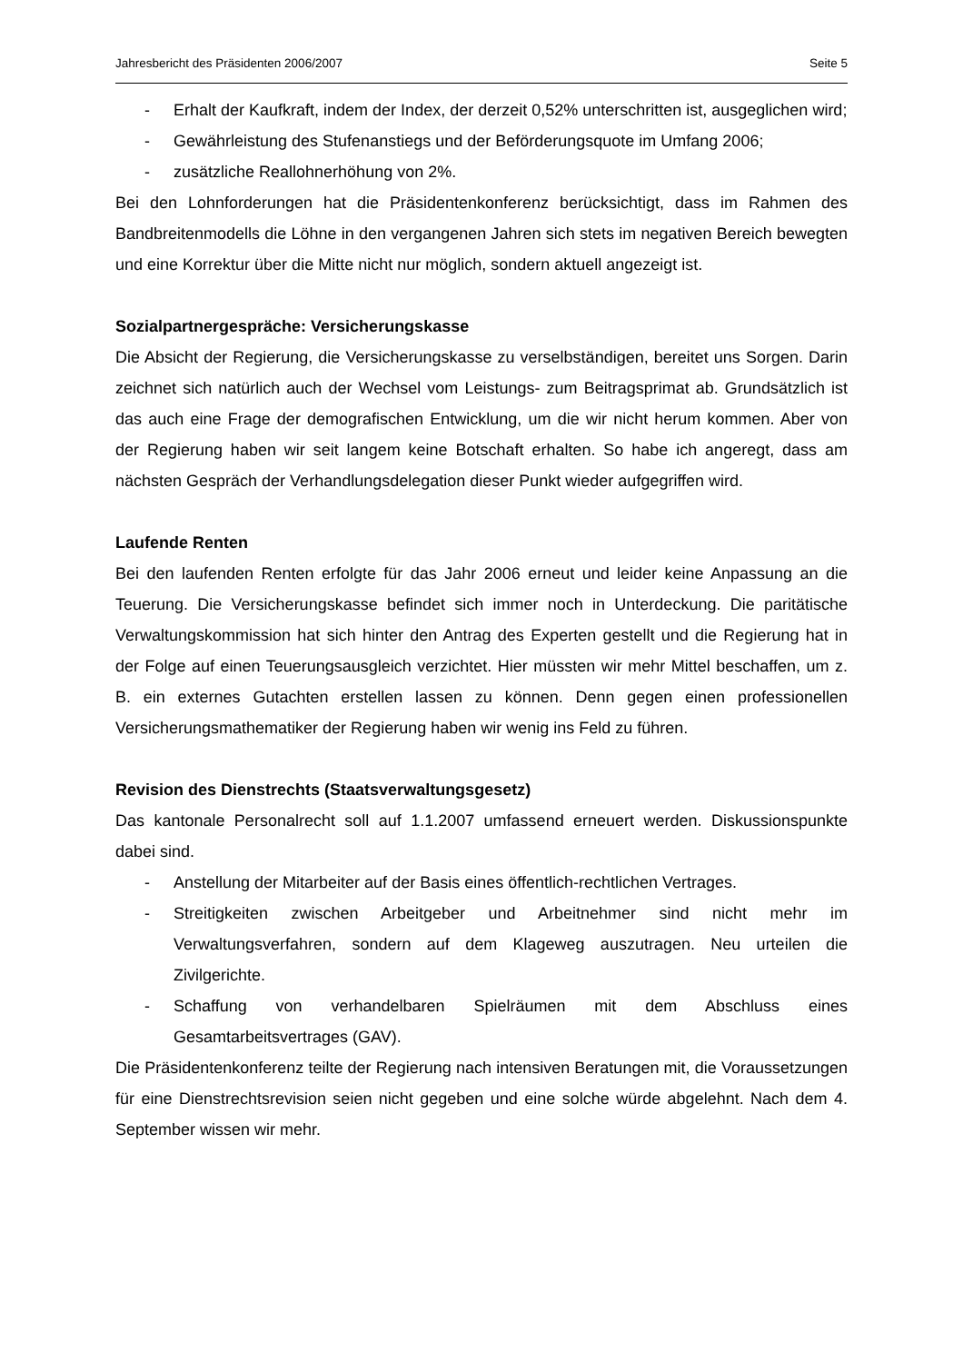Jahresbericht des Präsidenten 2006/2007 Seite 5
- Erhalt der Kaufkraft, indem der Index, der derzeit 0,52% unterschritten ist, ausgeglichen wird;
- Gewährleistung des Stufenanstiegs und der Beförderungsquote im Umfang 2006;
- zusätzliche Reallohnerhöhung von 2%.
Bei den Lohnforderungen hat die Präsidentenkonferenz berücksichtigt, dass im Rahmen des Bandbreitenmodells die Löhne in den vergangenen Jahren sich stets im negativen Bereich bewegten und eine Korrektur über die Mitte nicht nur möglich, sondern aktuell angezeigt ist.
Sozialpartnergespräche: Versicherungskasse
Die Absicht der Regierung, die Versicherungskasse zu verselbständigen, bereitet uns Sorgen. Darin zeichnet sich natürlich auch der Wechsel vom Leistungs- zum Beitragsprimat ab. Grundsätzlich ist das auch eine Frage der demografischen Entwicklung, um die wir nicht herum kommen. Aber von der Regierung haben wir seit langem keine Botschaft erhalten. So habe ich angeregt, dass am nächsten Gespräch der Verhandlungsdelegation dieser Punkt wieder aufgegriffen wird.
Laufende Renten
Bei den laufenden Renten erfolgte für das Jahr 2006 erneut und leider keine Anpassung an die Teuerung. Die Versicherungskasse befindet sich immer noch in Unterdeckung. Die paritätische Verwaltungskommission hat sich hinter den Antrag des Experten gestellt und die Regierung hat in der Folge auf einen Teuerungsausgleich verzichtet. Hier müssten wir mehr Mittel beschaffen, um z. B. ein externes Gutachten erstellen lassen zu können. Denn gegen einen professionellen Versicherungsmathematiker der Regierung haben wir wenig ins Feld zu führen.
Revision des Dienstrechts (Staatsverwaltungsgesetz)
Das kantonale Personalrecht soll auf 1.1.2007 umfassend erneuert werden. Diskussionspunkte dabei sind.
- Anstellung der Mitarbeiter auf der Basis eines öffentlich-rechtlichen Vertrages.
- Streitigkeiten zwischen Arbeitgeber und Arbeitnehmer sind nicht mehr im Verwaltungsverfahren, sondern auf dem Klageweg auszutragen. Neu urteilen die Zivilgerichte.
- Schaffung von verhandelbaren Spielräumen mit dem Abschluss eines Gesamtarbeitsvertrages (GAV).
Die Präsidentenkonferenz teilte der Regierung nach intensiven Beratungen mit, die Voraussetzungen für eine Dienstrechtsrevision seien nicht gegeben und eine solche würde abgelehnt. Nach dem 4. September wissen wir mehr.